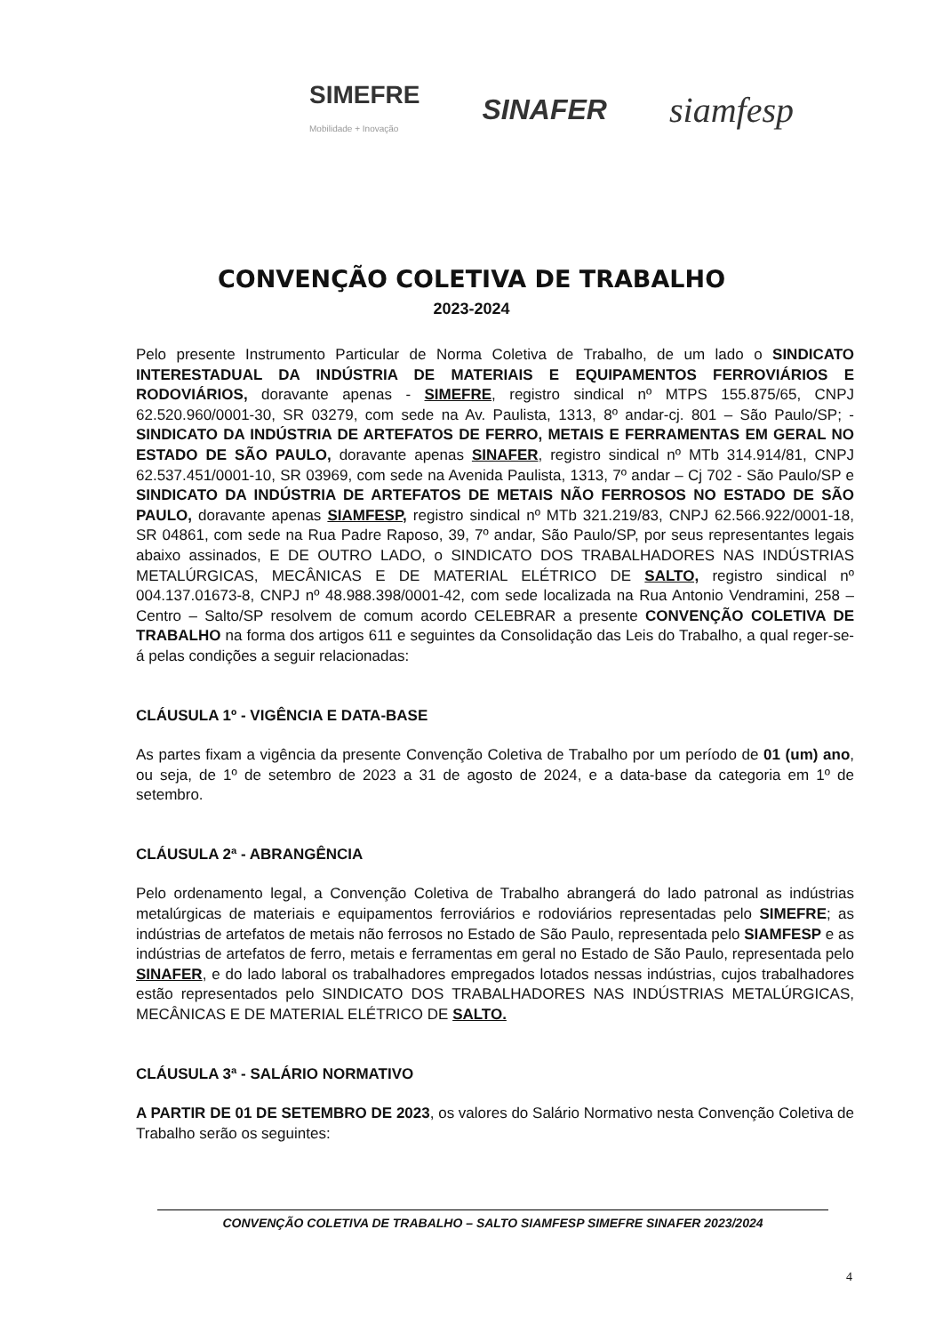SIMEFRE
Mobilidade + Inovação
SINAFER
siamfesp
CONVENÇÃO COLETIVA DE TRABALHO
2023-2024
Pelo presente Instrumento Particular de Norma Coletiva de Trabalho, de um lado o SINDICATO INTERESTADUAL DA INDÚSTRIA DE MATERIAIS E EQUIPAMENTOS FERROVIÁRIOS E RODOVIÁRIOS, doravante apenas - SIMEFRE, registro sindical nº MTPS 155.875/65, CNPJ 62.520.960/0001-30, SR 03279, com sede na Av. Paulista, 1313, 8º andar-cj. 801 – São Paulo/SP; - SINDICATO DA INDÚSTRIA DE ARTEFATOS DE FERRO, METAIS E FERRAMENTAS EM GERAL NO ESTADO DE SÃO PAULO, doravante apenas SINAFER, registro sindical nº MTb 314.914/81, CNPJ 62.537.451/0001-10, SR 03969, com sede na Avenida Paulista, 1313, 7º andar – Cj 702 - São Paulo/SP e SINDICATO DA INDÚSTRIA DE ARTEFATOS DE METAIS NÃO FERROSOS NO ESTADO DE SÃO PAULO, doravante apenas SIAMFESP, registro sindical nº MTb 321.219/83, CNPJ 62.566.922/0001-18, SR 04861, com sede na Rua Padre Raposo, 39, 7º andar, São Paulo/SP, por seus representantes legais abaixo assinados, E DE OUTRO LADO, o SINDICATO DOS TRABALHADORES NAS INDÚSTRIAS METALÚRGICAS, MECÂNICAS E DE MATERIAL ELÉTRICO DE SALTO, registro sindical nº 004.137.01673-8, CNPJ nº 48.988.398/0001-42, com sede localizada na Rua Antonio Vendramini, 258 – Centro – Salto/SP resolvem de comum acordo CELEBRAR a presente CONVENÇÃO COLETIVA DE TRABALHO na forma dos artigos 611 e seguintes da Consolidação das Leis do Trabalho, a qual reger-se-á pelas condições a seguir relacionadas:
CLÁUSULA 1º - VIGÊNCIA E DATA-BASE
As partes fixam a vigência da presente Convenção Coletiva de Trabalho por um período de 01 (um) ano, ou seja, de 1º de setembro de 2023 a 31 de agosto de 2024, e a data-base da categoria em 1º de setembro.
CLÁUSULA 2ª - ABRANGÊNCIA
Pelo ordenamento legal, a Convenção Coletiva de Trabalho abrangerá do lado patronal as indústrias metalúrgicas de materiais e equipamentos ferroviários e rodoviários representadas pelo SIMEFRE; as indústrias de artefatos de metais não ferrosos no Estado de São Paulo, representada pelo SIAMFESP e as indústrias de artefatos de ferro, metais e ferramentas em geral no Estado de São Paulo, representada pelo SINAFER, e do lado laboral os trabalhadores empregados lotados nessas indústrias, cujos trabalhadores estão representados pelo SINDICATO DOS TRABALHADORES NAS INDÚSTRIAS METALÚRGICAS, MECÂNICAS E DE MATERIAL ELÉTRICO DE SALTO.
CLÁUSULA 3ª - SALÁRIO NORMATIVO
A PARTIR DE 01 DE SETEMBRO DE 2023, os valores do Salário Normativo nesta Convenção Coletiva de Trabalho serão os seguintes:
CONVENÇÃO COLETIVA DE TRABALHO – SALTO SIAMFESP SIMEFRE SINAFER 2023/2024
4